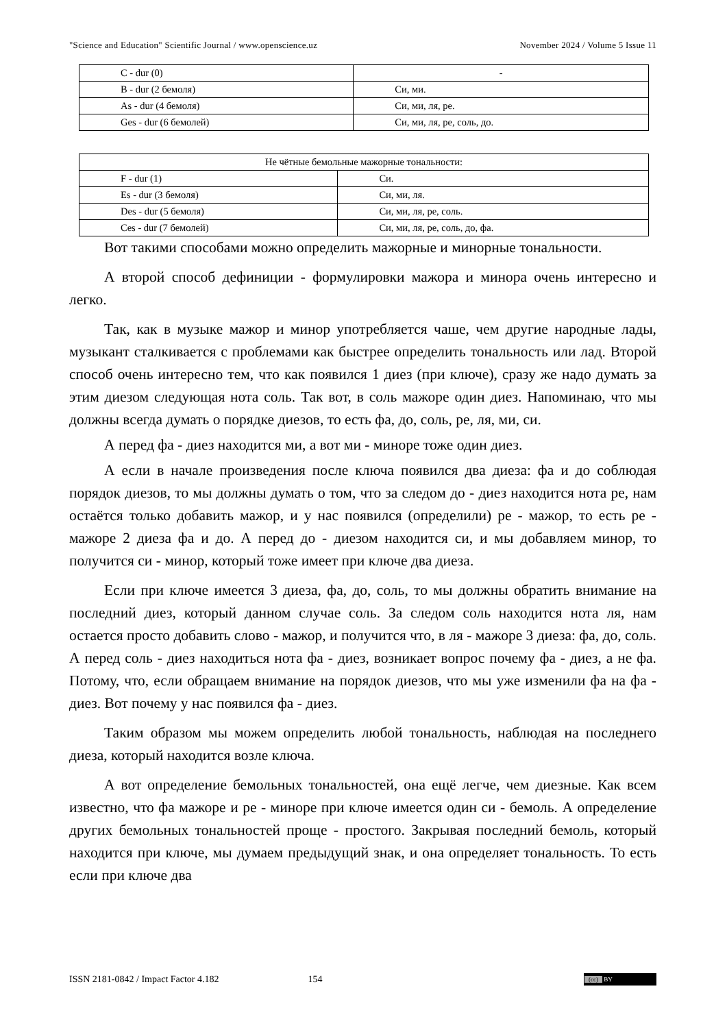"Science and Education" Scientific Journal / www.openscience.uz November 2024 / Volume 5 Issue 11
| C - dur (0) | - |
| B - dur (2 бемоля) | Си, ми. |
| As - dur (4 бемоля) | Си, ми, ля, ре. |
| Ges - dur (6 бемолей) | Си, ми, ля, ре, соль, до. |
| Не чётные бемольные мажорные тональности: | |
| F - dur (1) | Си. |
| Es - dur (3 бемоля) | Си, ми, ля. |
| Des - dur (5 бемоля) | Си, ми, ля, ре, соль. |
| Ces - dur (7 бемолей) | Си, ми, ля, ре, соль, до, фа. |
Вот такими способами можно определить мажорные и минорные тональности.
А второй способ дефиниции - формулировки мажора и минора очень интересно и легко.
Так, как в музыке мажор и минор употребляется чаше, чем другие народные лады, музыкант сталкивается с проблемами как быстрее определить тональность или лад. Второй способ очень интересно тем, что как появился 1 диез (при ключе), сразу же надо думать за этим диезом следующая нота соль. Так вот, в соль мажоре один диез. Напоминаю, что мы должны всегда думать о порядке диезов, то есть фа, до, соль, ре, ля, ми, си.
А перед фа - диез находится ми, а вот ми - миноре тоже один диез.
А если в начале произведения после ключа появился два диеза: фа и до соблюдая порядок диезов, то мы должны думать о том, что за следом до - диез находится нота ре, нам остаётся только добавить мажор, и у нас появился (определили) ре - мажор, то есть ре - мажоре 2 диеза фа и до. А перед до - диезом находится си, и мы добавляем минор, то получится си - минор, который тоже имеет при ключе два диеза.
Если при ключе имеется 3 диеза, фа, до, соль, то мы должны обратить внимание на последний диез, который данном случае соль. За следом соль находится нота ля, нам остается просто добавить слово - мажор, и получится что, в ля - мажоре 3 диеза: фа, до, соль. А перед соль - диез находиться нота фа - диез, возникает вопрос почему фа - диез, а не фа. Потому, что, если обращаем внимание на порядок диезов, что мы уже изменили фа на фа - диез. Вот почему у нас появился фа - диез.
Таким образом мы можем определить любой тональность, наблюдая на последнего диеза, который находится возле ключа.
А вот определение бемольных тональностей, она ещё легче, чем диезные. Как всем известно, что фа мажоре и ре - миноре при ключе имеется один си - бемоль. А определение других бемольных тональностей проще - простого. Закрывая последний бемоль, который находится при ключе, мы думаем предыдущий знак, и она определяет тональность. То есть если при ключе два
ISSN 2181-0842 / Impact Factor 4.182 154
(cc) BY